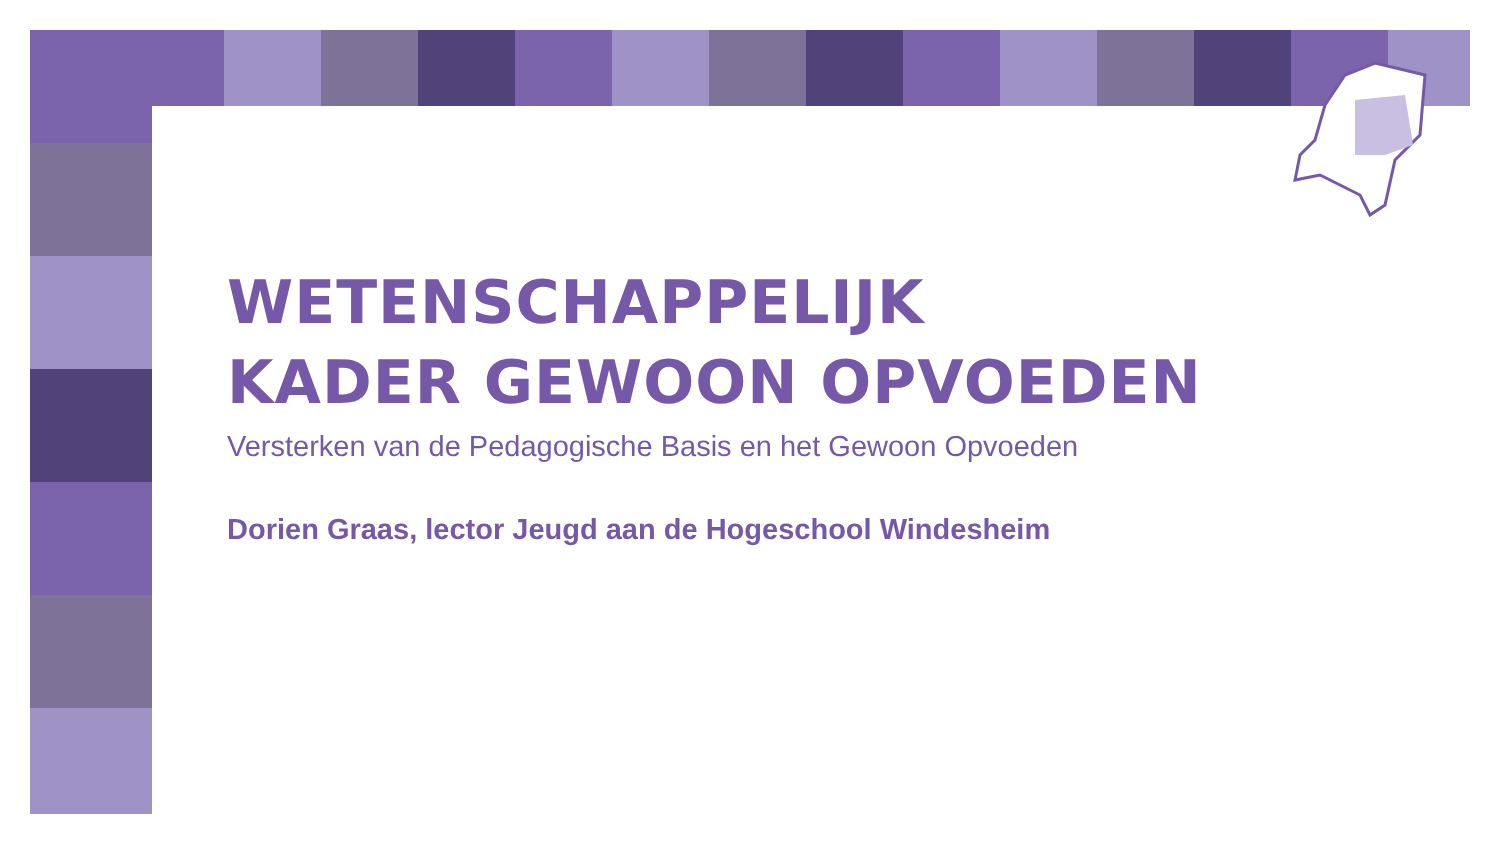WETENSCHAPPELIJK
KADER GEWOON OPVOEDEN
Versterken van de Pedagogische Basis en het Gewoon Opvoeden
Dorien Graas, lector Jeugd aan de Hogeschool Windesheim